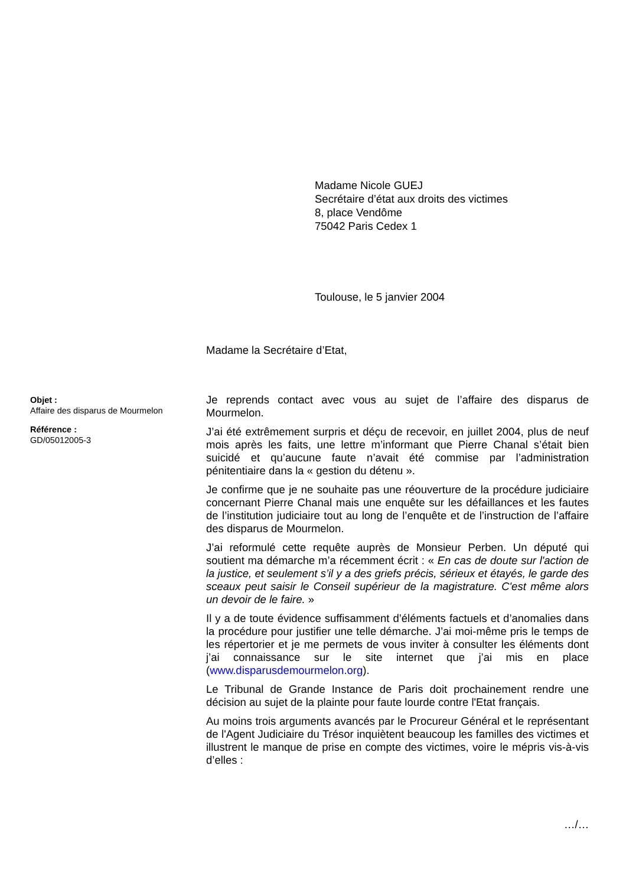Madame Nicole GUEJ
Secrétaire d’état aux droits des victimes
8, place Vendôme
75042 Paris Cedex 1
Toulouse, le 5 janvier 2004
Madame la Secrétaire d’Etat,
Objet :
Affaire des disparus de Mourmelon
Référence :
GD/05012005-3
Je reprends contact avec vous au sujet de l’affaire des disparus de Mourmelon.
J’ai été extrêmement surpris et déçu de recevoir, en juillet 2004, plus de neuf mois après les faits, une lettre m’informant que Pierre Chanal s’était bien suicidé et qu’aucune faute n’avait été commise par l’administration pénitentiaire dans la « gestion du détenu ».
Je confirme que je ne souhaite pas une réouverture de la procédure judiciaire concernant Pierre Chanal mais une enquête sur les défaillances et les fautes de l’institution judiciaire tout au long de l’enquête et de l’instruction de l’affaire des disparus de Mourmelon.
J’ai reformulé cette requête auprès de Monsieur Perben. Un député qui soutient ma démarche m’a récemment écrit : « En cas de doute sur l'action de la justice, et seulement s’il y a des griefs précis, sérieux et étayés, le garde des sceaux peut saisir le Conseil supérieur de la magistrature. C'est même alors un devoir de le faire. »
Il y a de toute évidence suffisamment d’éléments factuels et d’anomalies dans la procédure pour justifier une telle démarche. J’ai moi-même pris le temps de les répertorier et je me permets de vous inviter à consulter les éléments dont j’ai connaissance sur le site internet que j’ai mis en place (www.disparusdemourmelon.org).
Le Tribunal de Grande Instance de Paris doit prochainement rendre une décision au sujet de la plainte pour faute lourde contre l'Etat français.
Au moins trois arguments avancés par le Procureur Général et le représentant de l'Agent Judiciaire du Trésor inquiètent beaucoup les familles des victimes et illustrent le manque de prise en compte des victimes, voire le mépris vis-à-vis d’elles :
…/…